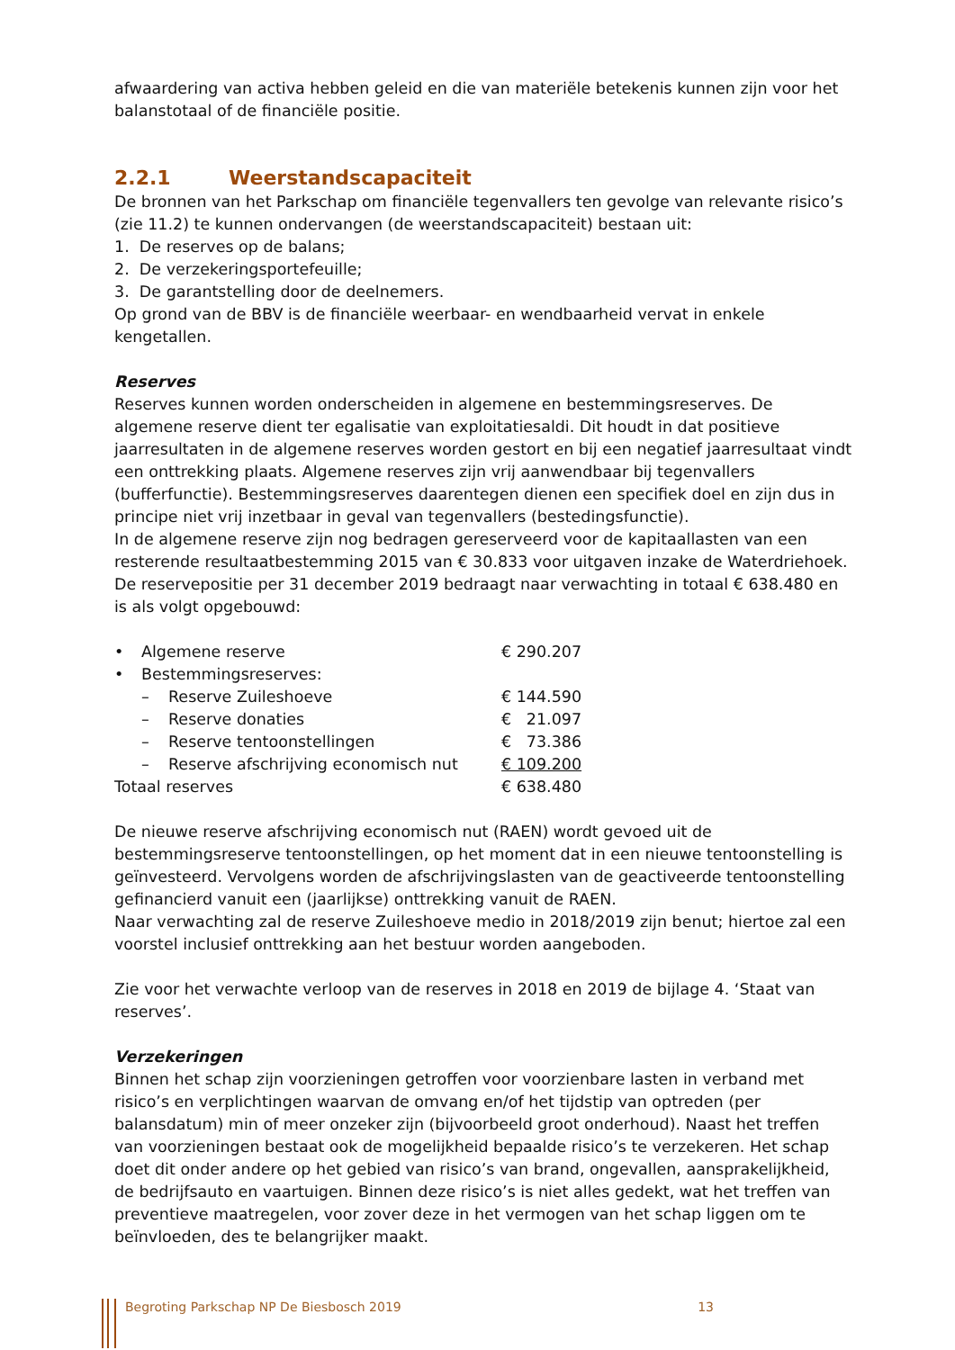afwaardering van activa hebben geleid en die van materiële betekenis kunnen zijn voor het balanstotaal of de financiële positie.
2.2.1 Weerstandscapaciteit
De bronnen van het Parkschap om financiële tegenvallers ten gevolge van relevante risico’s (zie 11.2) te kunnen ondervangen (de weerstandscapaciteit) bestaan uit:
1. De reserves op de balans;
2. De verzekeringsportefeuille;
3. De garantstelling door de deelnemers.
Op grond van de BBV is de financiële weerbaar- en wendbaarheid vervat in enkele kengetallen.
Reserves
Reserves kunnen worden onderscheiden in algemene en bestemmingsreserves. De algemene reserve dient ter egalisatie van exploitatiesaldi. Dit houdt in dat positieve jaarresultaten in de algemene reserves worden gestort en bij een negatief jaarresultaat vindt een onttrekking plaats. Algemene reserves zijn vrij aanwendbaar bij tegenvallers (bufferfunctie). Bestemmingsreserves daarentegen dienen een specifiek doel en zijn dus in principe niet vrij inzetbaar in geval van tegenvallers (bestedingsfunctie).
In de algemene reserve zijn nog bedragen gereserveerd voor de kapitaallasten van een resterende resultaatbestemming 2015 van € 30.833 voor uitgaven inzake de Waterdriehoek.
De reservepositie per 31 december 2019 bedraagt naar verwachting in totaal € 638.480 en is als volgt opgebouwd:
| • | Algemene reserve | | € 290.207 |
| • | Bestemmingsreserves: | | |
| | – | Reserve Zuileshoeve | € 144.590 |
| | – | Reserve donaties | € 21.097 |
| | – | Reserve tentoonstellingen | € 73.386 |
| | – | Reserve afschrijving economisch nut | € 109.200 |
| Totaal reserves | | | € 638.480 |
De nieuwe reserve afschrijving economisch nut (RAEN) wordt gevoed uit de bestemmingsreserve tentoonstellingen, op het moment dat in een nieuwe tentoonstelling is geïnvesteerd. Vervolgens worden de afschrijvingslasten van de geactiveerde tentoonstelling gefinancierd vanuit een (jaarlijkse) onttrekking vanuit de RAEN.
Naar verwachting zal de reserve Zuileshoeve medio in 2018/2019 zijn benut; hiertoe zal een voorstel inclusief onttrekking aan het bestuur worden aangeboden.
Zie voor het verwachte verloop van de reserves in 2018 en 2019 de bijlage 4. ‘Staat van reserves’.
Verzekeringen
Binnen het schap zijn voorzieningen getroffen voor voorzienbare lasten in verband met risico’s en verplichtingen waarvan de omvang en/of het tijdstip van optreden (per balansdatum) min of meer onzeker zijn (bijvoorbeeld groot onderhoud). Naast het treffen van voorzieningen bestaat ook de mogelijkheid bepaalde risico’s te verzekeren. Het schap doet dit onder andere op het gebied van risico’s van brand, ongevallen, aansprakelijkheid, de bedrijfsauto en vaartuigen. Binnen deze risico’s is niet alles gedekt, wat het treffen van preventieve maatregelen, voor zover deze in het vermogen van het schap liggen om te beïnvloeden, des te belangrijker maakt.
Begroting Parkschap NP De Biesbosch 2019 13